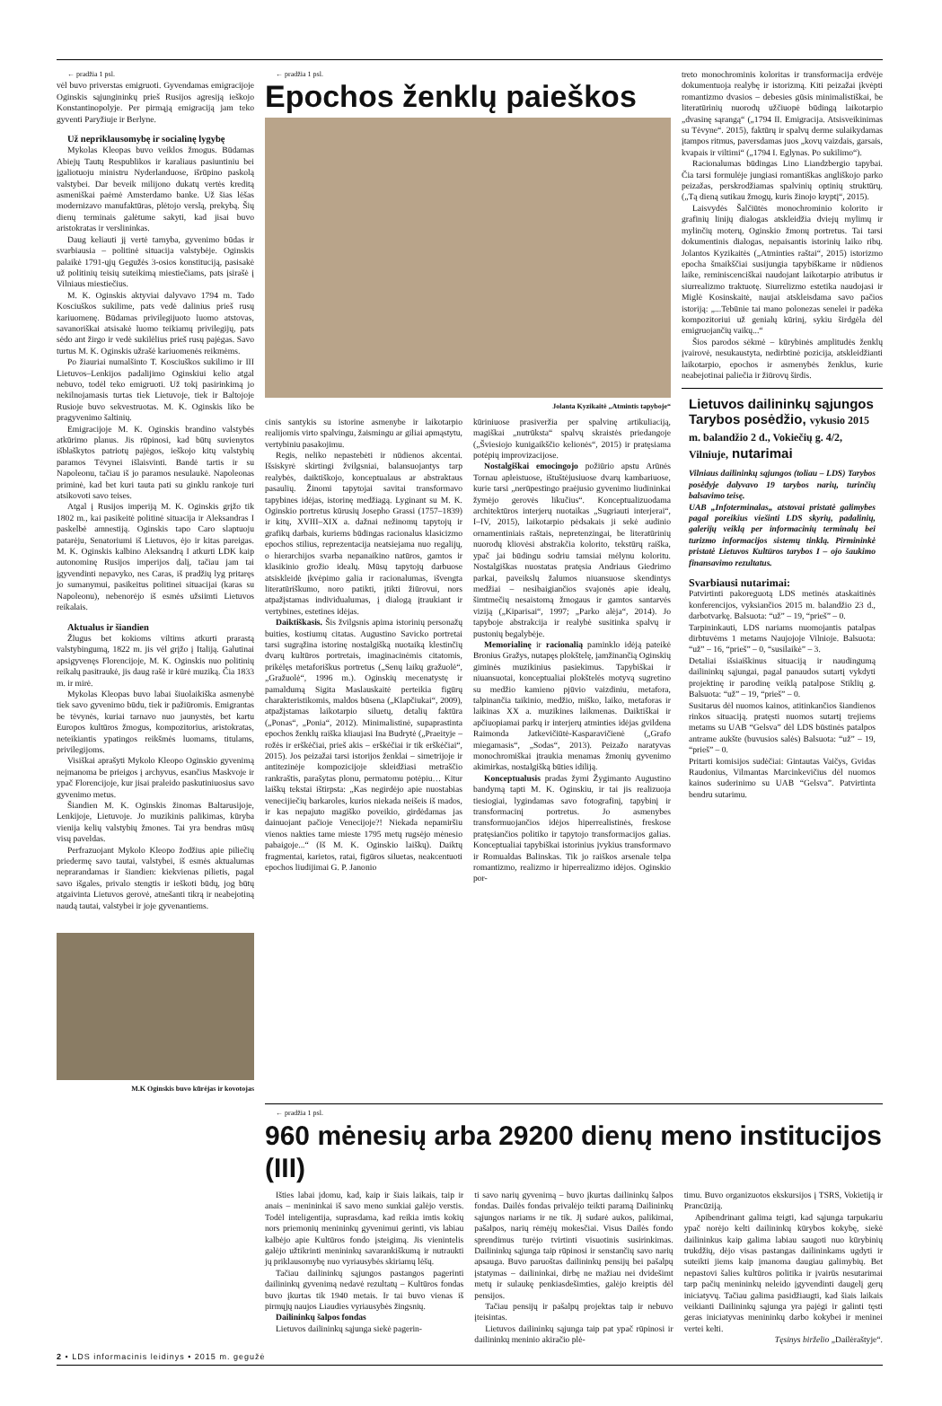← pradžia 1 psl.
vėl buvo priverstas emigruoti. Gyvendamas emigracijoje Oginskis sąjungininkų prieš Rusijos agresiją ieškojo Konstantinopolyje. Per pirmąją emigraciją jam teko gyventi Paryžiuje ir Berlyne.
Už nepriklausomybę ir socialinę lygybę
Mykolas Kleopas buvo veiklos žmogus. Būdamas Abiejų Tautų Respublikos ir karaliaus pasiuntiniu bei įgaliotuoju ministru Nyderlanduose, išrūpino paskolą valstybei. Dar beveik milijono dukatų vertės kreditą asmeniškai paėmė Amsterdamo banke. Už šias lėšas modernizavo manufaktūras, plėtojo verslą, prekybą. Šių dienų terminais galėtume sakyti, kad jisai buvo aristokratas ir verslininkas.
Daug keliauti jį vertė tarnyba, gyvenimo būdas ir svarbiausia – politinė situacija valstybėje. Oginskis palaikė 1791-ųjų Gegužės 3-osios konstituciją, pasisakė už politinių teisių suteikimą miestiečiams, pats įsirašė į Vilniaus miestiečius.
M. K. Oginskis aktyviai dalyvavo 1794 m. Tado Kosciuškos sukilime, pats vedė dalinius prieš rusų kariuomenę. Būdamas privilegijuoto luomo atstovas, savanoriškai atsisakė luomo teikiamų privilegijų, pats sėdo ant žirgo ir vedė sukilėlius prieš rusų pajėgas. Savo turtus M. K. Oginskis užrašė kariuomenės reikmėms.
Po žiauriai numalšinto T. Kosciuškos sukilimo ir III Lietuvos–Lenkijos padalijimo Oginskiui kelio atgal nebuvo, todėl teko emigruoti. Už tokį pasirinkimą jo nekilnojamasis turtas tiek Lietuvoje, tiek ir Baltojoje Rusioje buvo sekvestruotas. M. K. Oginskis liko be pragyvenimo šaltinių.
Emigracijoje M. K. Oginskis brandino valstybės atkūrimo planus. Jis rūpinosi, kad būtų suvienytos išblaškytos patriotų pajėgos, ieškojo kitų valstybių paramos Tėvynei išlaisvinti. Bandė tartis ir su Napoleonu, tačiau iš jo paramos nesulaukė. Napoleonas priminė, kad bet kuri tauta pati su ginklu rankoje turi atsikovoti savo teises.
Atgal į Rusijos imperiją M. K. Oginskis grįžo tik 1802 m., kai pasikeitė politinė situacija ir Aleksandras I paskelbė amnestiją. Oginskis tapo Caro slaptuoju patarėju, Senatoriumi iš Lietuvos, ėjo ir kitas pareigas. M. K. Oginskis kalbino Aleksandrą I atkurti LDK kaip autonominę Rusijos imperijos dalį, tačiau jam tai įgyvendinti nepavyko, nes Caras, iš pradžių lyg pritaręs jo sumanymui, pasikeitus politinei situacijai (karas su Napoleonu), nebenorėjo iš esmės užsiimti Lietuvos reikalais.
Aktualus ir šiandien
Žlugus bet kokioms viltims atkurti prarastą valstybingumą, 1822 m. jis vėl grįžo į Italiją. Galutinai apsigyvenęs Florencijoje, M. K. Oginskis nuo politinių reikalų pasitraukė, jis daug rašė ir kūrė muziką. Čia 1833 m. ir mirė.
Mykolas Kleopas buvo labai šiuolaikiška asmenybė tiek savo gyvenimo būdu, tiek ir pažiūromis. Emigrantas be tėvynės, kuriai tarnavo nuo jaunystės, bet kartu Europos kultūros žmogus, kompozitorius, aristokratas, neteikiantis ypatingos reikšmės luomams, titulams, privilegijoms.
Visiškai aprašyti Mykolo Kleopo Oginskio gyvenimą neįmanoma be prieigos į archyvus, esančius Maskvoje ir ypač Florencijoje, kur jisai praleido paskutiniuosius savo gyvenimo metus.
Šiandien M. K. Oginskis žinomas Baltarusijoje, Lenkijoje, Lietuvoje. Jo muzikinis palikimas, kūryba vienija kelių valstybių žmones. Tai yra bendras mūsų visų paveldas.
Perfrazuojant Mykolo Kleopo žodžius apie piliečių priedermę savo tautai, valstybei, iš esmės aktualumas neprarandamas ir šiandien: kiekvienas pilietis, pagal savo išgales, privalo stengtis ir ieškoti būdų, jog būtų atgaivinta Lietuvos gerovė, atnešanti tikrą ir neabejotiną naudą tautai, valstybei ir joje gyvenantiems.
M.K Oginskis buvo kūrėjas ir kovotojas
← pradžia 1 psl.
Epochos ženklų paieškos
Jolanta Kyzikaitė „Atmintis tapyboje“
cinis santykis su istorine asmenybe ir laikotarpio realijomis virto spalvingu, žaismingu ar giliai apmąstytu, vertybiniu pasakojimu.
Regis, neliko nepastebėti ir nūdienos akcentai. Išsiskyrė skirtingi žvilgsniai, balansuojantys tarp realybės, daiktiškojo, konceptualaus ar abstraktaus pasaulių. Žinomi tapytojai savitai transformavo tapybines idėjas, istorinę medžiagą. Lyginant su M. K. Oginskio portretus kūrusių Josepho Grassi (1757–1839) ir kitų, XVIII–XIX a. dažnai nežinomų tapytojų ir grafikų darbais, kuriems būdingas racionalus klasicizmo epochos stilius, reprezentacija neatsiejama nuo regalijų, o hierarchijos svarba nepanaikino natūros, gamtos ir klasikinio grožio idealų. Mūsų tapytojų darbuose atsiskleidė įkvėpimo galia ir racionalumas, išvengta literatūriškumo, noro patikti, įtikti žiūrovui, nors atpažįstamas individualumas, į dialogą įtraukiant ir vertybines, estetines idėjas.
Daiktiškasis. Šis žvilgsnis apima istorinių personažų buities, kostiumų citatas. Augustino Savicko portretai tarsi sugrąžina istorinę nostalgišką nuotaiką klestinčių dvarų kultūros portretais, imaginacinėmis citatomis, prikėlęs metaforiškus portretus („Senų laikų gražuolė“, „Gražuolė“, 1996 m.). Oginskių mecenatystę ir pamaldumą Sigita Maslauskaitė perteikia figūrų charakteristikomis, maldos būsena („Klapčiukai“, 2009), atpažįstamas laikotarpio siluetų, detalių faktūra („Ponas“, „Ponia“, 2012). Minimalistinė, supaprastinta epochos ženklų raiška kliaujasi Ina Budrytė („Praeityje – rožės ir erškėčiai, prieš akis – erškėčiai ir tik erškėčiai“, 2015). Jos peizažai tarsi istorijos ženklai – simetrijoje ir antitezinėje kompozicijoje skleidžiasi metraščio rankraštis, parašytas plonu, permatomu potėpiu… Kitur laiškų tekstai ištirpsta: „Kas negirdėjo apie nuostabias venecijiečių barkaroles, kurios niekada neišeis iš mados, ir kas nepajuto magiško poveikio, girdėdamas jas dainuojant pačioje Venecijoje?! Niekada nepamiršiu vienos nakties tame mieste 1795 metų rugsėjo mėnesio pabaigoje...“ (Iš M. K. Oginskio laiškų). Daiktų fragmentai, karietos, ratai, figūros siluetas, neakcentuoti epochos liudijimai G. P. Janonio
kūriniuose prasiveržia per spalvinę artikuliaciją, magiškai „nutrūksta“ spalvų skraistės priedangoje („Šviesiojo kunigaikščio kelionės“, 2015) ir pratęsiama potėpių improvizacijose.
Nostalgiškai emocingojo požiūrio apstu Arūnės Tornau apleistuose, ištuštėjusiuose dvarų kambariuose, kurie tarsi „nerūpestingo praėjusio gyvenimo liudininkai žymėjo gerovės likučius“. Konceptualizuodama architektūros interjerų nuotaikas „Sugriauti interjerai“, I–IV, 2015), laikotarpio pėdsakais ji sekė audinio ornamentiniais raštais, nepretenzingai, be literatūrinių nuorodų kliovėsi abstrakčia kolorito, tekstūrų raiška, ypač jai būdingu sodriu tamsiai mėlynu koloritu. Nostalgiškas nuostatas pratęsia Andriaus Giedrimo parkai, paveikslų žalumos niuansuose skendintys medžiai – nesibaigiančios svajonės apie idealų, šimtmečių nesaistomą žmogaus ir gamtos santarvės viziją („Kiparisai“, 1997; „Parko alėja“, 2014). Jo tapyboje abstrakcija ir realybė susitinka spalvų ir pustonių begalybėje.
Memorialinę ir racionalią paminklo idėją pateikė Bronius Gražys, nutapęs plokštelę, įamžinančią Oginskių giminės muzikinius pasiekimus. Tapybiškai ir niuansuotai, konceptualiai plokštelės motyvą sugretino su medžio kamieno pjūvio vaizdiniu, metafora, talpinančia taikinio, medžio, miško, laiko, metaforas ir laikinas XX a. muzikines laikmenas. Daiktiškai ir apčiuopiamai parkų ir interjerų atminties idėjas gvildena Raimonda Jatkevičiūtė-Kasparavičienė („Grafo miegamasis“, „Sodas“, 2013). Peizažo naratyvas monochromiškai įtraukia menamas žmonių gyvenimo akimirkas, nostalgišką būties idiliją.
Konceptualusis pradas žymi Žygimanto Augustino bandymą tapti M. K. Oginskiu, ir tai jis realizuoja tiesiogiai, lygindamas savo fotografinį, tapybinį ir transformacinį portretus. Jo asmenybes transformuojančios idėjos hiperrealistinės, freskose pratęsiančios politiko ir tapytojo transformacijos galias. Konceptualiai tapybiškai istorinius įvykius transformavo ir Romualdas Balinskas. Tik jo raiškos arsenale telpa romantizmo, realizmo ir hiperrealizmo idėjos. Oginskio por-
treto monochrominis koloritas ir transformacija erdvėje dokumentuoja realybę ir istorizmą. Kiti peizažai įkvėpti romantizmo dvasios – debesies gūsis minimalistiškai, be literatūrinių nuorodų užčiuopė būdingą laikotarpio „dvasinę sąrangą“ („1794 II. Emigracija. Atsisveikinimas su Tėvyne“. 2015), faktūrų ir spalvų derme sulaikydamas įtampos ritmus, paversdamas juos „kovų vaizdais, garsais, kvapais ir viltimi“ („1794 I. Eglynas. Po sukilimo“).
Racionalumas būdingas Lino Liandzbergio tapybai. Čia tarsi formulėje jungiasi romantiškas angliškojo parko peizažas, perskrodžiamas spalvinių optinių struktūrų. („Tą dieną sutikau žmogų, kuris žinojo kryptį“, 2015).
Laisvydės Šalčiūtės monochrominio kolorito ir grafinių linijų dialogas atskleidžia dviejų mylimų ir mylinčių moterų, Oginskio žmonų portretus. Tai tarsi dokumentinis dialogas, nepaisantis istorinių laiko ribų. Jolantos Kyzikaitės („Atminties raštai“, 2015) istorizmo epocha šmaikščiai susijungia tapybiškame ir nūdienos laike, reminiscenciškai naudojant laikotarpio atributus ir siurrealizmo traktuotę. Siurrelizmo estetika naudojasi ir Miglė Kosinskaitė, naujai atskleisdama savo pačios istoriją: „...Tebūnie tai mano polonezas senelei ir padėka kompozitoriui už genialų kūrinį, sykiu širdgėla dėl emigruojančių vaikų...“
Šios parodos sėkmė – kūrybinės amplitudės ženklų įvairovė, nesukaustyta, nedirbtinė pozicija, atskleidžianti laikotarpio, epochos ir asmenybės ženklus, kurie neabejotinai paliečia ir žiūrovų širdis.
Lietuvos dailininkų sąjungos Tarybos posėdžio, vykusio 2015 m. balandžio 2 d., Vokiečių g. 4/2, Vilniuje, nutarimai
Vilniaus dailininkų sąjungos (toliau – LDS) Tarybos posėdyje dalyvavo 19 tarybos narių, turinčių balsavimo teisę.
UAB „Infoterminalas„ atstovai pristatė galimybes pagal poreikius viešinti LDS skyrių, padalinių, galerijų veiklą per informacinių terminalų bei turizmo informacijos sistemų tinklą. Pirmininkė pristatė Lietuvos Kultūros tarybos I – ojo šaukimo finansavimo rezultatus.
Svarbiausi nutarimai:
Patvirtinti pakoreguotą LDS metinės ataskaitinės konferencijos, vyksiančios 2015 m. balandžio 23 d., darbotvarkę. Balsuota: “už” – 19, “prieš” – 0.
Tarpininkauti, LDS nariams nuomojantis patalpas dirbtuvėms 1 metams Naujojoje Vilnioje. Balsuota: “už” – 16, “prieš” – 0, “susilaikė” – 3.
Detaliai išsiaiškinus situaciją ir naudingumą dailininkų sąjungai, pagal panaudos sutartį vykdyti projektinę ir parodinę veiklą patalpose Stiklių g. Balsuota: “už” – 19, “prieš” – 0.
Susitarus dėl nuomos kainos, atitinkančios šiandienos rinkos situaciją. pratęsti nuomos sutartį trejiems metams su UAB “Gelsva” dėl LDS būstinės patalpos antrame aukšte (buvusios salės) Balsuota: “už” – 19, “prieš” – 0.
Pritarti komisijos sudėčiai: Gintautas Vaičys, Gvidas Raudonius, Vilmantas Marcinkevičius dėl nuomos kainos suderinimo su UAB “Gelsva”. Patvirtinta bendru sutarimu.
← pradžia 1 psl.
960 mėnesių arba 29200 dienų meno institucijos (III)
Išties labai įdomu, kad, kaip ir šiais laikais, taip ir anais – menininkai iš savo meno sunkiai galėjo verstis. Todėl inteligentija, suprasdama, kad reikia imtis kokių nors priemonių menininkų gyvenimui gerinti, vis labiau kalbėjo apie Kultūros fondo įsteigimą. Jis vienintelis galėjo užtikrinti menininkų savarankiškumą ir nutraukti jų priklausomybę nuo vyriausybės skiriamų lėšų.
Tačiau dailininkų sąjungos pastangos pagerinti dailininkų gyvenimą nedavė rezultatų – Kultūros fondas buvo įkurtas tik 1940 metais. Ir tai buvo vienas iš pirmųjų naujos Liaudies vyriausybės žingsnių.
Dailininkų šalpos fondas
Lietuvos dailininkų sąjunga siekė pagerin-
ti savo narių gyvenimą – buvo įkurtas dailininkų šalpos fondas. Dailės fondas privalėjo teikti paramą Dailininkų sąjungos nariams ir ne tik. Jį sudarė aukos, palikimai, pašalpos, narių rėmėjų mokesčiai. Visus Dailės fondo sprendimus turėjo tvirtinti visuotinis susirinkimas. Dailininkų sąjunga taip rūpinosi ir senstančių savo narių apsauga. Buvo paruoštas dailininkų pensijų bei pašalpų įstatymas – dailininkai, dirbę ne mažiau nei dvidešimt metų ir sulaukę penkiasdešimties, galėjo kreiptis dėl pensijos.
Tačiau pensijų ir pašalpų projektas taip ir nebuvo įteisintas.
Lietuvos dailininkų sąjunga taip pat ypač rūpinosi ir dailininkų meninio akiračio plė-
timu. Buvo organizuotos ekskursijos į TSRS, Vokietiją ir Prancūziją.
Apibendrinant galima teigti, kad sąjunga tarpukariu ypač norėjo kelti dailininkų kūrybos kokybę, siekė dailininkus kaip galima labiau saugoti nuo kūrybinių trukdžių, dėjo visas pastangas dailininkams ugdyti ir suteikti jiems kaip įmanoma daugiau galimybių. Bet nepastovi šalies kultūros politika ir įvairūs nesutarimai tarp pačių menininkų neleido įgyvendinti daugelį gerų iniciatyvų. Tačiau galima pasidžiaugti, kad šiais laikais veikianti Dailininkų sąjunga yra pajėgi ir galinti tęsti geras iniciatyvas menininkų darbo kokybei ir meninei vertei kelti.
Tęsinys birželio „Dailėraštyje“.
2 • LDS informacinis leidinys • 2015 m. gegužė